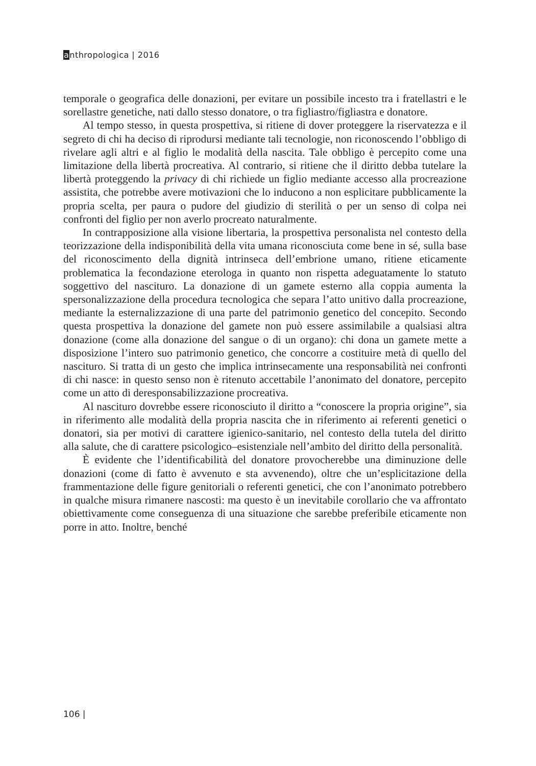anthropologica | 2016
temporale o geografica delle donazioni, per evitare un possibile incesto tra i fratellastri e le sorellastre genetiche, nati dallo stesso donatore, o tra figliastro/figliastra e donatore.
Al tempo stesso, in questa prospettiva, si ritiene di dover proteggere la riservatezza e il segreto di chi ha deciso di riprodursi mediante tali tecnologie, non riconoscendo l’obbligo di rivelare agli altri e al figlio le modalità della nascita. Tale obbligo è percepito come una limitazione della libertà procreativa. Al contrario, si ritiene che il diritto debba tutelare la libertà proteggendo la privacy di chi richiede un figlio mediante accesso alla procreazione assistita, che potrebbe avere motivazioni che lo inducono a non esplicitare pubblicamente la propria scelta, per paura o pudore del giudizio di sterilità o per un senso di colpa nei confronti del figlio per non averlo procreato naturalmente.
In contrapposizione alla visione libertaria, la prospettiva personalista nel contesto della teorizzazione della indisponibilità della vita umana riconosciuta come bene in sé, sulla base del riconoscimento della dignità intrinseca dell’embrione umano, ritiene eticamente problematica la fecondazione eterologa in quanto non rispetta adeguatamente lo statuto soggettivo del nascituro. La donazione di un gamete esterno alla coppia aumenta la spersonalizzazione della procedura tecnologica che separa l’atto unitivo dalla procreazione, mediante la esternalizzazione di una parte del patrimonio genetico del concepito. Secondo questa prospettiva la donazione del gamete non può essere assimilabile a qualsiasi altra donazione (come alla donazione del sangue o di un organo): chi dona un gamete mette a disposizione l’intero suo patrimonio genetico, che concorre a costituire metà di quello del nascituro. Si tratta di un gesto che implica intrinsecamente una responsabilità nei confronti di chi nasce: in questo senso non è ritenuto accettabile l’anonimato del donatore, percepito come un atto di deresponsabilizzazione procreativa.
Al nascituro dovrebbe essere riconosciuto il diritto a “conoscere la propria origine”, sia in riferimento alle modalità della propria nascita che in riferimento ai referenti genetici o donatori, sia per motivi di carattere igienico-sanitario, nel contesto della tutela del diritto alla salute, che di carattere psicologico–esistenziale nell’ambito del diritto della personalità.
È evidente che l’identificabilità del donatore provocherebbe una diminuzione delle donazioni (come di fatto è avvenuto e sta avvenendo), oltre che un’esplicitazione della frammentazione delle figure genitoriali o referenti genetici, che con l’anonimato potrebbero in qualche misura rimanere nascosti: ma questo è un inevitabile corollario che va affrontato obiettivamente come conseguenza di una situazione che sarebbe preferibile eticamente non porre in atto. Inoltre, benché
106 |